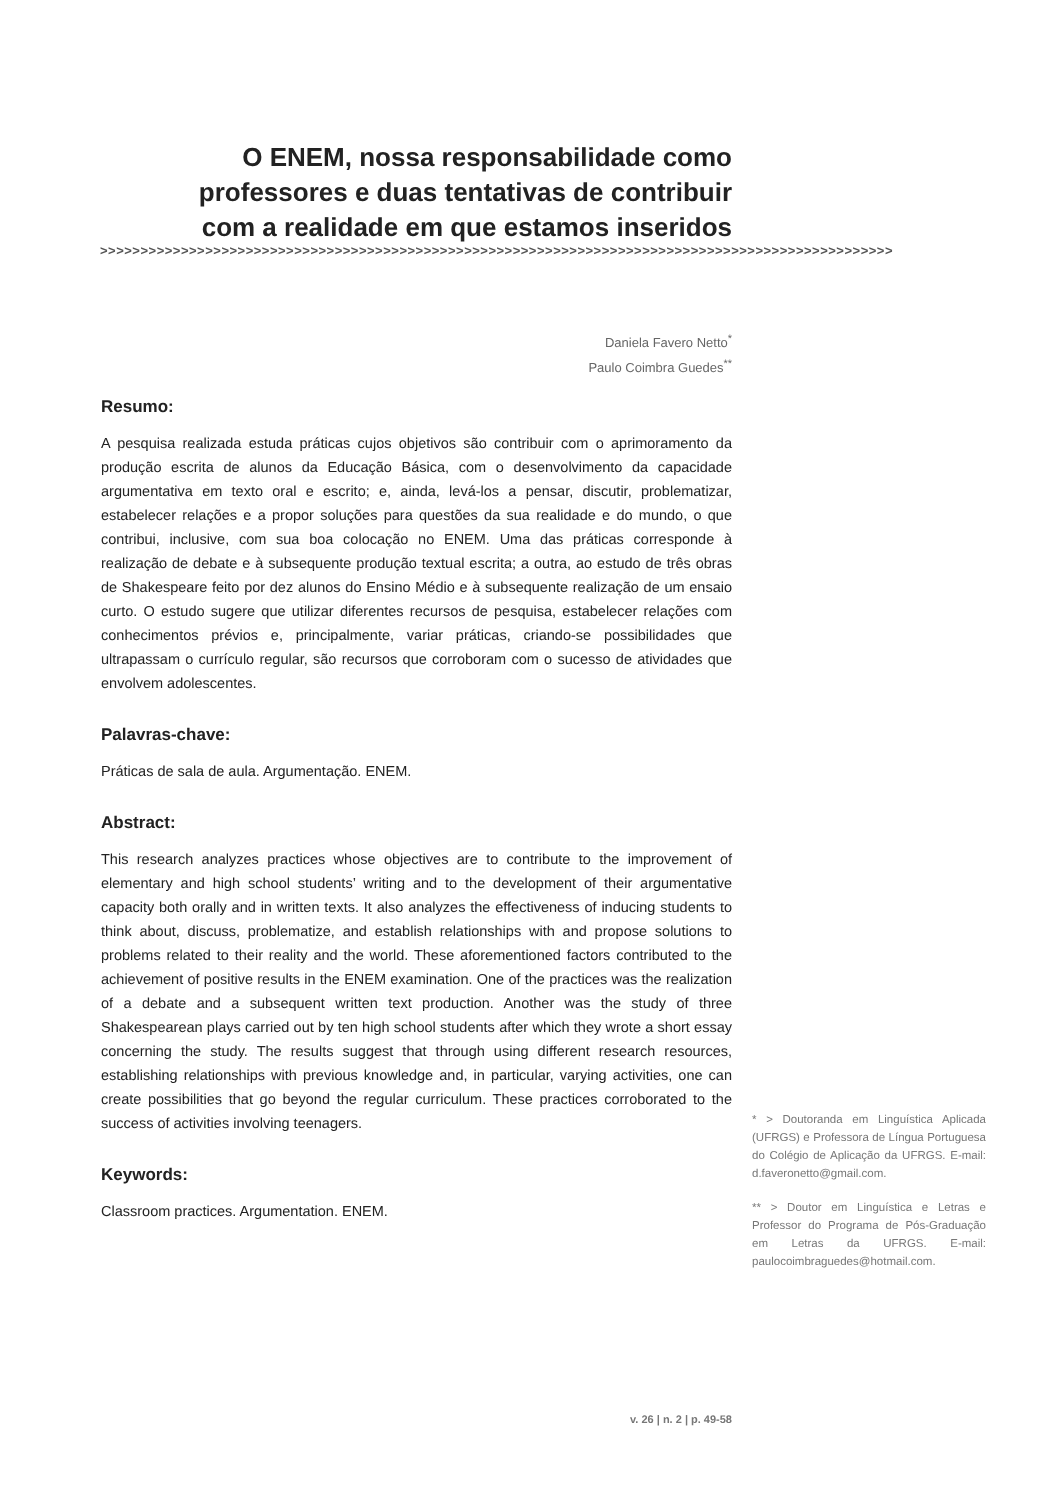O ENEM, nossa responsabilidade como professores e duas tentativas de contribuir com a realidade em que estamos inseridos
>>>>>>>>>>>>>>>>>>>>>>>>>>>>>>>>>>>>>>>>>>>>>>>>>>>>>>>>>>>>>>>>>>>>>>>>>>>>>>>>>>>>>>>>>>>>>>>>>>
Daniela Favero Netto<sup>*</sup>
Paulo Coimbra Guedes<sup>**</sup>
Resumo:
A pesquisa realizada estuda práticas cujos objetivos são contribuir com o aprimoramento da produção escrita de alunos da Educação Básica, com o desenvolvimento da capacidade argumentativa em texto oral e escrito; e, ainda, levá-los a pensar, discutir, problematizar, estabelecer relações e a propor soluções para questões da sua realidade e do mundo, o que contribui, inclusive, com sua boa colocação no ENEM. Uma das práticas corresponde à realização de debate e à subsequente produção textual escrita; a outra, ao estudo de três obras de Shakespeare feito por dez alunos do Ensino Médio e à subsequente realização de um ensaio curto. O estudo sugere que utilizar diferentes recursos de pesquisa, estabelecer relações com conhecimentos prévios e, principalmente, variar práticas, criando-se possibilidades que ultrapassam o currículo regular, são recursos que corroboram com o sucesso de atividades que envolvem adolescentes.
Palavras-chave:
Práticas de sala de aula. Argumentação. ENEM.
Abstract:
This research analyzes practices whose objectives are to contribute to the improvement of elementary and high school students’ writing and to the development of their argumentative capacity both orally and in written texts. It also analyzes the effectiveness of inducing students to think about, discuss, problematize, and establish relationships with and propose solutions to problems related to their reality and the world. These aforementioned factors contributed to the achievement of positive results in the ENEM examination. One of the practices was the realization of a debate and a subsequent written text production. Another was the study of three Shakespearean plays carried out by ten high school students after which they wrote a short essay concerning the study. The results suggest that through using different research resources, establishing relationships with previous knowledge and, in particular, varying activities, one can create possibilities that go beyond the regular curriculum. These practices corroborated to the success of activities involving teenagers.
Keywords:
Classroom practices. Argumentation. ENEM.
* > Doutoranda em Linguística Aplicada (UFRGS) e Professora de Língua Portuguesa do Colégio de Aplicação da UFRGS. E-mail: d.faveronetto@gmail.com.
** > Doutor em Linguística e Letras e Professor do Programa de Pós-Graduação em Letras da UFRGS. E-mail: paulocoimbraguedes@hotmail.com.
v. 26 | n. 2 | p. 49-58